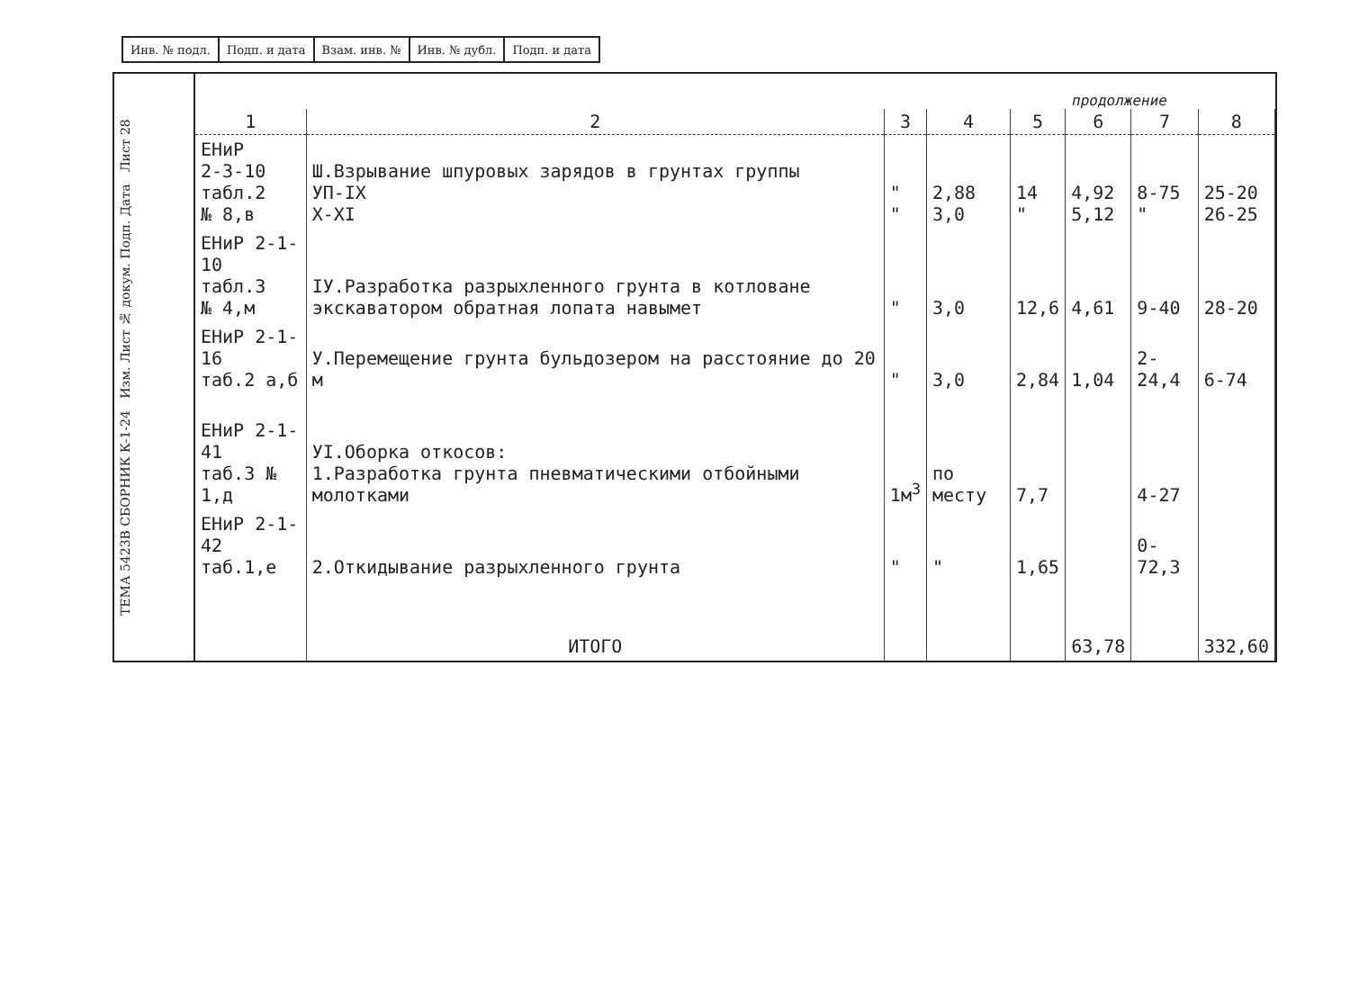| Инв. № подл. | Подп. и дата | Взам. инв. № | Инв. № дубл. | Подп. и дата |
ТЕМА 5423В СБОРНИК К-1-24 Изм. Лист № докум. Подп. Дата Лист 28
продолжение
| 1 | 2 | 3 | 4 | 5 | 6 | 7 | 8 |
| --- | --- | --- | --- | --- | --- | --- | --- |
| ЕНиР 2-3-10 табл.2 № 8,в | Ш.Взрывание шпуровых зарядов в грунтах группы УП-IХ Х-ХI | " " | 2,88 3,0 | 14 " | 4,92 5,12 | 8-75 " | 25-20 26-25 |
| ЕНиР 2-1-10 табл.3 № 4,м | IУ.Разработка разрыхленного грунта в котловане экскаватором обратная лопата навымет | " | 3,0 | 12,6 | 4,61 | 9-40 | 28-20 |
| ЕНиР 2-1-16 таб.2 а,б | У.Перемещение грунта бульдозером на расстояние до 20 м | " | 3,0 | 2,84 | 1,04 | 2-24,4 | 6-74 |
| ЕНиР 2-1-41 таб.3 № 1,д | УI.Оборка откосов: 1.Разработка грунта пневматическими отбойными молотками | 1м<sup>3</sup> | по месту | 7,7 | | 4-27 | |
| ЕНиР 2-1-42 таб.1,е | 2.Откидывание разрыхленного грунта | " | " | 1,65 | | 0-72,3 | |
| | ИТОГО | | | | 63,78 | | 332,60 |